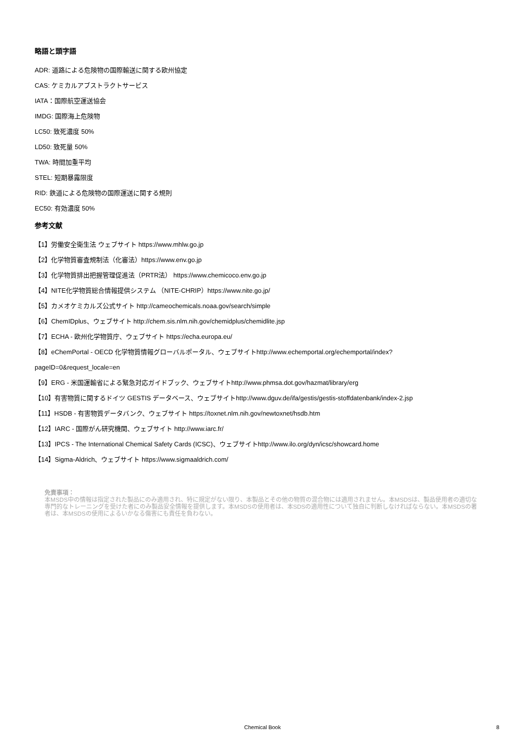略語と頭字語
ADR: 道路による危険物の国際輸送に関する欧州協定
CAS: ケミカルアブストラクトサービス
IATA：国際航空運送協会
IMDG: 国際海上危険物
LC50: 致死濃度 50%
LD50: 致死量 50%
TWA: 時間加重平均
STEL: 短期暴露限度
RID: 鉄道による危険物の国際運送に関する規則
EC50: 有効濃度 50%
参考文献
【1】労働安全衛生法 ウェブサイト https://www.mhlw.go.jp
【2】化学物質審査規制法（化審法）https://www.env.go.jp
【3】化学物質排出把握管理促進法（PRTR法） https://www.chemicoco.env.go.jp
【4】NITE化学物質総合情報提供システム （NITE-CHRIP）https://www.nite.go.jp/
【5】カメオケミカルズ公式サイト http://cameochemicals.noaa.gov/search/simple
【6】ChemIDplus、ウェブサイト http://chem.sis.nlm.nih.gov/chemidplus/chemidlite.jsp
【7】ECHA - 欧州化学物質庁、ウェブサイト https://echa.europa.eu/
【8】eChemPortal - OECD 化学物質情報グローバルポータル、ウェブサイトhttp://www.echemportal.org/echemportal/index?
pageID=0&request_locale=en
【9】ERG - 米国運輸省による緊急対応ガイドブック、ウェブサイトhttp://www.phmsa.dot.gov/hazmat/library/erg
【10】有害物質に関するドイツ GESTIS データベース、ウェブサイトhttp://www.dguv.de/ifa/gestis/gestis-stoffdatenbank/index-2.jsp
【11】HSDB - 有害物質データバンク、ウェブサイト https://toxnet.nlm.nih.gov/newtoxnet/hsdb.htm
【12】IARC - 国際がん研究機関、ウェブサイト http://www.iarc.fr/
【13】IPCS - The International Chemical Safety Cards (ICSC)、ウェブサイトhttp://www.ilo.org/dyn/icsc/showcard.home
【14】Sigma-Aldrich、ウェブサイト https://www.sigmaaldrich.com/
免責事項：
本MSDS中の情報は指定された製品にのみ適用され、特に規定がない限り、本製品とその他の物質の混合物には適用されません。本MSDSは、製品使用者の適切な専門的なトレーニングを受けた者にのみ製品安全情報を提供します。本MSDSの使用者は、本SDSの適用性について独自に判断しなければならない。本MSDSの著者は、本MSDSの使用によるいかなる傷害にも責任を負わない。
Chemical Book
8